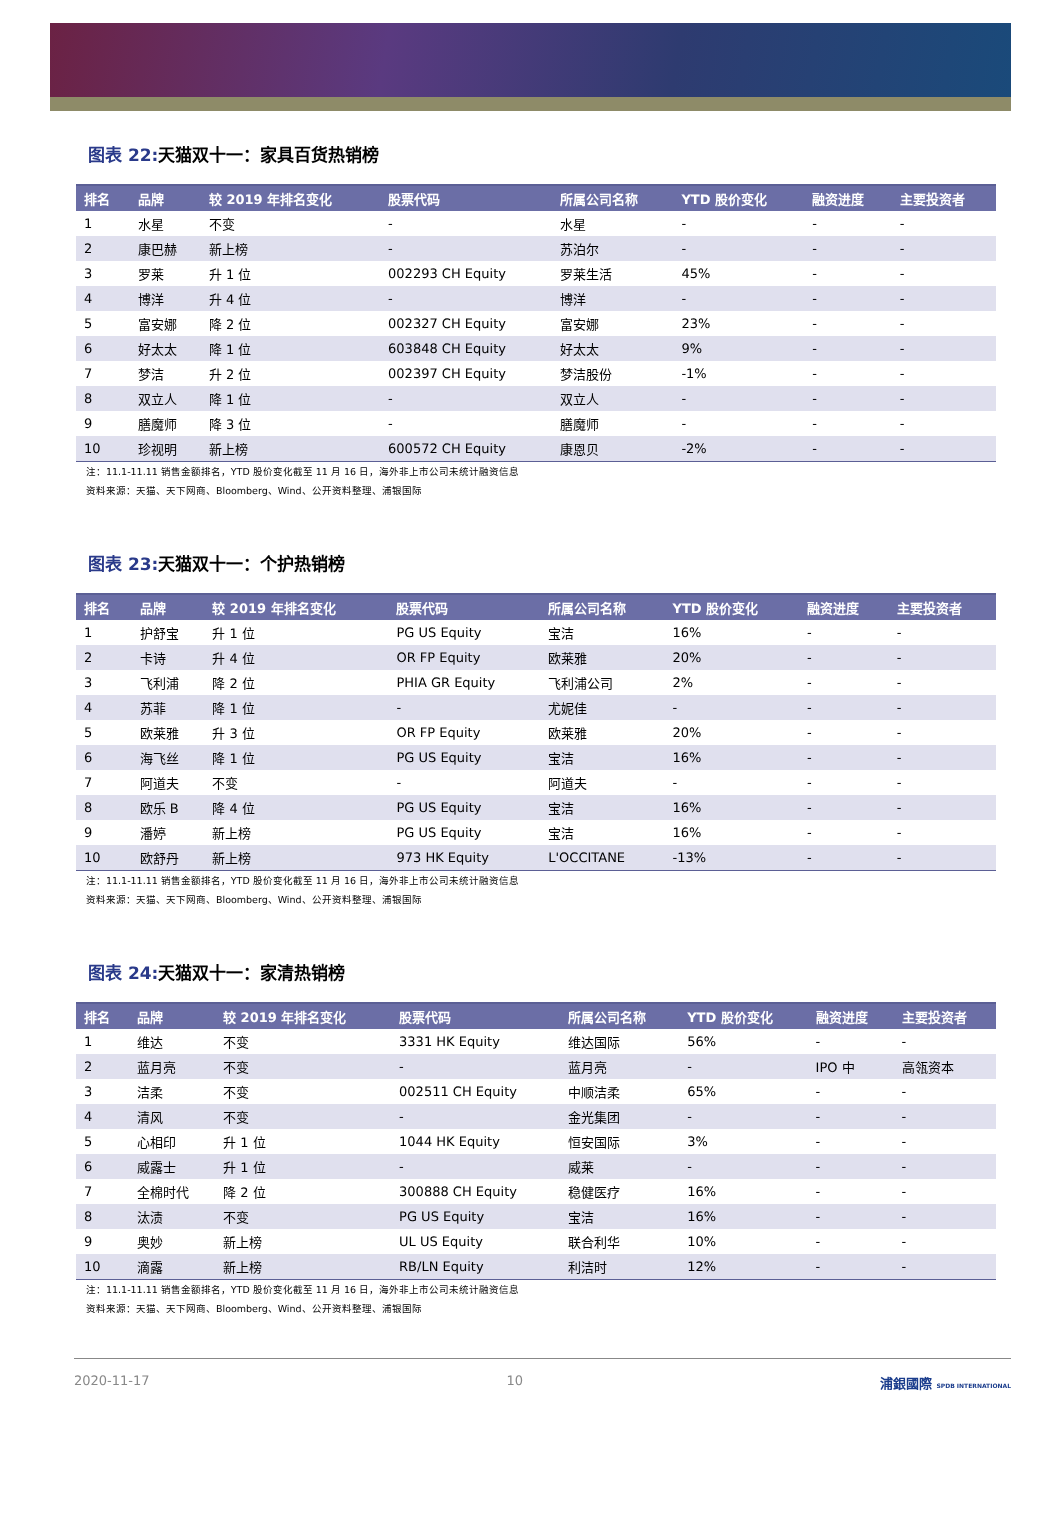图表 22: 天猫双十一：家具百货热销榜
| 排名 | 品牌 | 较 2019 年排名变化 | 股票代码 | 所属公司名称 | YTD 股价变化 | 融资进度 | 主要投资者 |
| --- | --- | --- | --- | --- | --- | --- | --- |
| 1 | 水星 | 不变 | - | 水星 | - | - | - |
| 2 | 康巴赫 | 新上榜 | - | 苏泊尔 | - | - | - |
| 3 | 罗莱 | 升 1 位 | 002293 CH Equity | 罗莱生活 | 45% | - | - |
| 4 | 博洋 | 升 4 位 | - | 博洋 | - | - | - |
| 5 | 富安娜 | 降 2 位 | 002327 CH Equity | 富安娜 | 23% | - | - |
| 6 | 好太太 | 降 1 位 | 603848 CH Equity | 好太太 | 9% | - | - |
| 7 | 梦洁 | 升 2 位 | 002397 CH Equity | 梦洁股份 | -1% | - | - |
| 8 | 双立人 | 降 1 位 | - | 双立人 | - | - | - |
| 9 | 膳魔师 | 降 3 位 | - | 膳魔师 | - | - | - |
| 10 | 珍视明 | 新上榜 | 600572 CH Equity | 康恩贝 | -2% | - | - |
注：11.1-11.11 销售金额排名，YTD 股价变化截至 11 月 16 日，海外非上市公司未统计融资信息
资料来源：天猫、天下网商、Bloomberg、Wind、公开资料整理、浦银国际
图表 23: 天猫双十一：个护热销榜
| 排名 | 品牌 | 较 2019 年排名变化 | 股票代码 | 所属公司名称 | YTD 股价变化 | 融资进度 | 主要投资者 |
| --- | --- | --- | --- | --- | --- | --- | --- |
| 1 | 护舒宝 | 升 1 位 | PG US Equity | 宝洁 | 16% | - | - |
| 2 | 卡诗 | 升 4 位 | OR FP Equity | 欧莱雅 | 20% | - | - |
| 3 | 飞利浦 | 降 2 位 | PHIA GR Equity | 飞利浦公司 | 2% | - | - |
| 4 | 苏菲 | 降 1 位 | - | 尤妮佳 | - | - | - |
| 5 | 欧莱雅 | 升 3 位 | OR FP Equity | 欧莱雅 | 20% | - | - |
| 6 | 海飞丝 | 降 1 位 | PG US Equity | 宝洁 | 16% | - | - |
| 7 | 阿道夫 | 不变 | - | 阿道夫 | - | - | - |
| 8 | 欧乐 B | 降 4 位 | PG US Equity | 宝洁 | 16% | - | - |
| 9 | 潘婷 | 新上榜 | PG US Equity | 宝洁 | 16% | - | - |
| 10 | 欧舒丹 | 新上榜 | 973 HK Equity | L'OCCITANE | -13% | - | - |
注：11.1-11.11 销售金额排名，YTD 股价变化截至 11 月 16 日，海外非上市公司未统计融资信息
资料来源：天猫、天下网商、Bloomberg、Wind、公开资料整理、浦银国际
图表 24: 天猫双十一：家清热销榜
| 排名 | 品牌 | 较 2019 年排名变化 | 股票代码 | 所属公司名称 | YTD 股价变化 | 融资进度 | 主要投资者 |
| --- | --- | --- | --- | --- | --- | --- | --- |
| 1 | 维达 | 不变 | 3331 HK Equity | 维达国际 | 56% | - | - |
| 2 | 蓝月亮 | 不变 | - | 蓝月亮 | - | IPO 中 | 高瓴资本 |
| 3 | 洁柔 | 不变 | 002511 CH Equity | 中顺洁柔 | 65% | - | - |
| 4 | 清风 | 不变 | - | 金光集团 | - | - | - |
| 5 | 心相印 | 升 1 位 | 1044 HK Equity | 恒安国际 | 3% | - | - |
| 6 | 威露士 | 升 1 位 | - | 威莱 | - | - | - |
| 7 | 全棉时代 | 降 2 位 | 300888 CH Equity | 稳健医疗 | 16% | - | - |
| 8 | 汰渍 | 不变 | PG US Equity | 宝洁 | 16% | - | - |
| 9 | 奥妙 | 新上榜 | UL US Equity | 联合利华 | 10% | - | - |
| 10 | 滴露 | 新上榜 | RB/LN Equity | 利洁时 | 12% | - | - |
注：11.1-11.11 销售金额排名，YTD 股价变化截至 11 月 16 日，海外非上市公司未统计融资信息
资料来源：天猫、天下网商、Bloomberg、Wind、公开资料整理、浦银国际
2020-11-17 10 浦銀國際 SPDB INTERNATIONAL